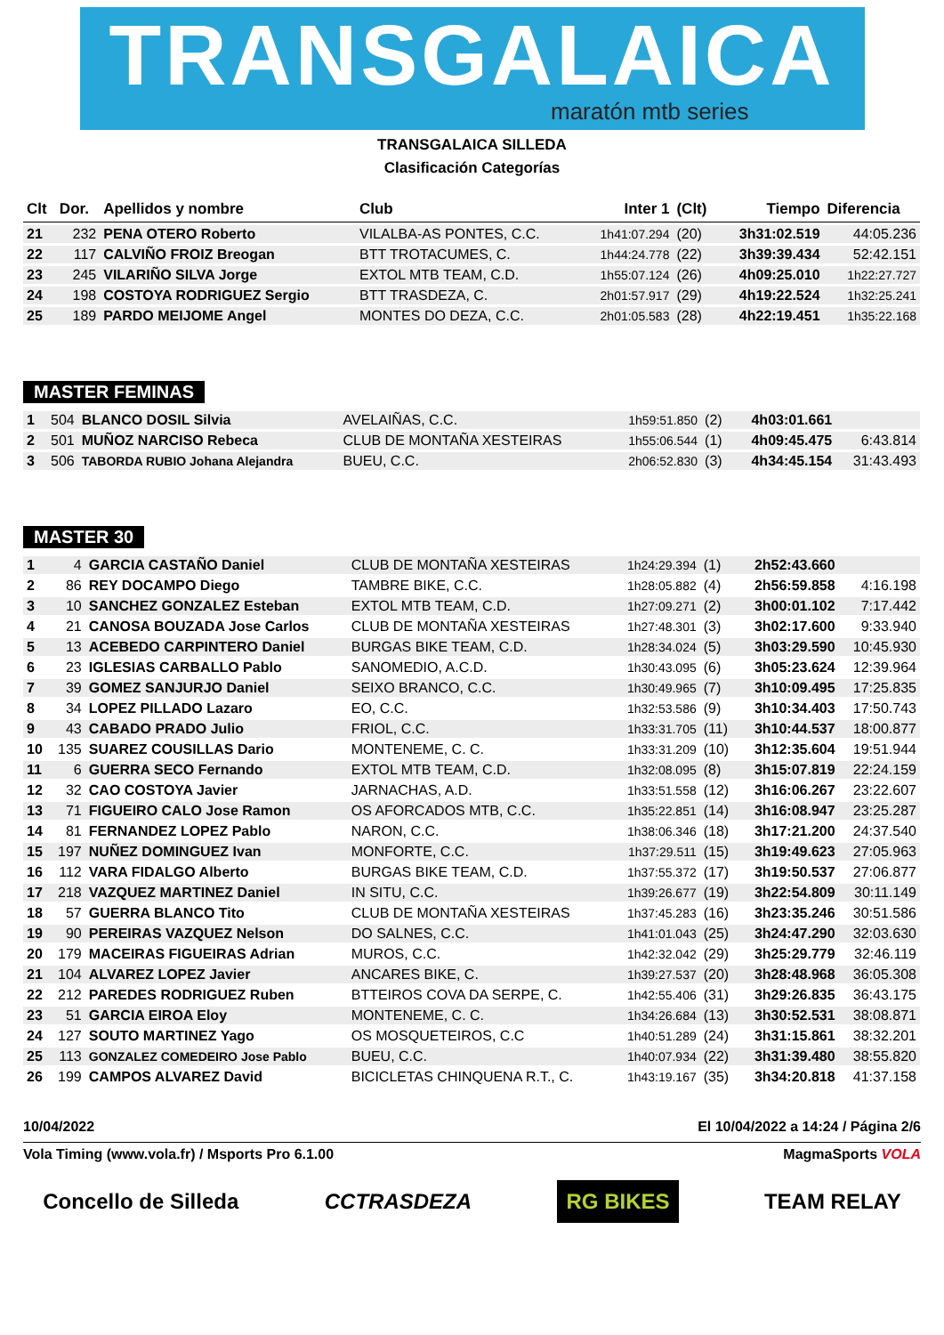TRANSGALAICA
maratón mtb series
TRANSGALAICA SILLEDA
Clasificación Categorías
| Clt | Dor. | Apellidos y nombre | Club | Inter 1 | (Clt) | Tiempo | Diferencia |
| --- | --- | --- | --- | --- | --- | --- | --- |
| 21 | 232 | PENA OTERO Roberto | VILALBA-AS PONTES, C.C. | 1h41:07.294 | (20) | 3h31:02.519 | 44:05.236 |
| 22 | 117 | CALVIÑO FROIZ Breogan | BTT TROTACUMES, C. | 1h44:24.778 | (22) | 3h39:39.434 | 52:42.151 |
| 23 | 245 | VILARIÑO SILVA Jorge | EXTOL MTB TEAM, C.D. | 1h55:07.124 | (26) | 4h09:25.010 | 1h22:27.727 |
| 24 | 198 | COSTOYA RODRIGUEZ Sergio | BTT TRASDEZA, C. | 2h01:57.917 | (29) | 4h19:22.524 | 1h32:25.241 |
| 25 | 189 | PARDO MEIJOME Angel | MONTES DO DEZA, C.C. | 2h01:05.583 | (28) | 4h22:19.451 | 1h35:22.168 |
MASTER FEMINAS
| 1 | 504 | BLANCO DOSIL Silvia | AVELAIÑAS, C.C. | 1h59:51.850 | (2) | 4h03:01.661 | |
| 2 | 501 | MUÑOZ NARCISO Rebeca | CLUB DE MONTAÑA XESTEIRAS | 1h55:06.544 | (1) | 4h09:45.475 | 6:43.814 |
| 3 | 506 | TABORDA RUBIO Johana Alejandra | BUEU, C.C. | 2h06:52.830 | (3) | 4h34:45.154 | 31:43.493 |
MASTER 30
| 1 | 4 | GARCIA CASTAÑO Daniel | CLUB DE MONTAÑA XESTEIRAS | 1h24:29.394 | (1) | 2h52:43.660 | |
| 2 | 86 | REY DOCAMPO Diego | TAMBRE BIKE, C.C. | 1h28:05.882 | (4) | 2h56:59.858 | 4:16.198 |
| 3 | 10 | SANCHEZ GONZALEZ Esteban | EXTOL MTB TEAM, C.D. | 1h27:09.271 | (2) | 3h00:01.102 | 7:17.442 |
| 4 | 21 | CANOSA BOUZADA Jose Carlos | CLUB DE MONTAÑA XESTEIRAS | 1h27:48.301 | (3) | 3h02:17.600 | 9:33.940 |
| 5 | 13 | ACEBEDO CARPINTERO Daniel | BURGAS BIKE TEAM, C.D. | 1h28:34.024 | (5) | 3h03:29.590 | 10:45.930 |
| 6 | 23 | IGLESIAS CARBALLO Pablo | SANOMEDIO, A.C.D. | 1h30:43.095 | (6) | 3h05:23.624 | 12:39.964 |
| 7 | 39 | GOMEZ SANJURJO Daniel | SEIXO BRANCO, C.C. | 1h30:49.965 | (7) | 3h10:09.495 | 17:25.835 |
| 8 | 34 | LOPEZ PILLADO Lazaro | EO, C.C. | 1h32:53.586 | (9) | 3h10:34.403 | 17:50.743 |
| 9 | 43 | CABADO PRADO Julio | FRIOL, C.C. | 1h33:31.705 | (11) | 3h10:44.537 | 18:00.877 |
| 10 | 135 | SUAREZ COUSILLAS Dario | MONTENEME, C. C. | 1h33:31.209 | (10) | 3h12:35.604 | 19:51.944 |
| 11 | 6 | GUERRA SECO Fernando | EXTOL MTB TEAM, C.D. | 1h32:08.095 | (8) | 3h15:07.819 | 22:24.159 |
| 12 | 32 | CAO COSTOYA Javier | JARNACHAS, A.D. | 1h33:51.558 | (12) | 3h16:06.267 | 23:22.607 |
| 13 | 71 | FIGUEIRO CALO Jose Ramon | OS AFORCADOS MTB, C.C. | 1h35:22.851 | (14) | 3h16:08.947 | 23:25.287 |
| 14 | 81 | FERNANDEZ LOPEZ Pablo | NARON, C.C. | 1h38:06.346 | (18) | 3h17:21.200 | 24:37.540 |
| 15 | 197 | NUÑEZ DOMINGUEZ Ivan | MONFORTE, C.C. | 1h37:29.511 | (15) | 3h19:49.623 | 27:05.963 |
| 16 | 112 | VARA FIDALGO Alberto | BURGAS BIKE TEAM, C.D. | 1h37:55.372 | (17) | 3h19:50.537 | 27:06.877 |
| 17 | 218 | VAZQUEZ MARTINEZ Daniel | IN SITU, C.C. | 1h39:26.677 | (19) | 3h22:54.809 | 30:11.149 |
| 18 | 57 | GUERRA BLANCO Tito | CLUB DE MONTAÑA XESTEIRAS | 1h37:45.283 | (16) | 3h23:35.246 | 30:51.586 |
| 19 | 90 | PEREIRAS VAZQUEZ Nelson | DO SALNES, C.C. | 1h41:01.043 | (25) | 3h24:47.290 | 32:03.630 |
| 20 | 179 | MACEIRAS FIGUEIRAS Adrian | MUROS, C.C. | 1h42:32.042 | (29) | 3h25:29.779 | 32:46.119 |
| 21 | 104 | ALVAREZ LOPEZ Javier | ANCARES BIKE, C. | 1h39:27.537 | (20) | 3h28:48.968 | 36:05.308 |
| 22 | 212 | PAREDES RODRIGUEZ Ruben | BTTEIROS COVA DA SERPE, C. | 1h42:55.406 | (31) | 3h29:26.835 | 36:43.175 |
| 23 | 51 | GARCIA EIROA Eloy | MONTENEME, C. C. | 1h34:26.684 | (13) | 3h30:52.531 | 38:08.871 |
| 24 | 127 | SOUTO MARTINEZ Yago | OS MOSQUETEIROS, C.C | 1h40:51.289 | (24) | 3h31:15.861 | 38:32.201 |
| 25 | 113 | GONZALEZ COMEDEIRO Jose Pablo | BUEU, C.C. | 1h40:07.934 | (22) | 3h31:39.480 | 38:55.820 |
| 26 | 199 | CAMPOS ALVAREZ David | BICICLETAS CHINQUENA R.T., C. | 1h43:19.167 | (35) | 3h34:20.818 | 41:37.158 |
10/04/2022 El 10/04/2022 a 14:24 / Página 2/6
Vola Timing (www.vola.fr) / Msports Pro 6.1.00 MagmaSports VOLA
Concello de Silleda CCTRASDEZA RG BIKES TEAM RELAY